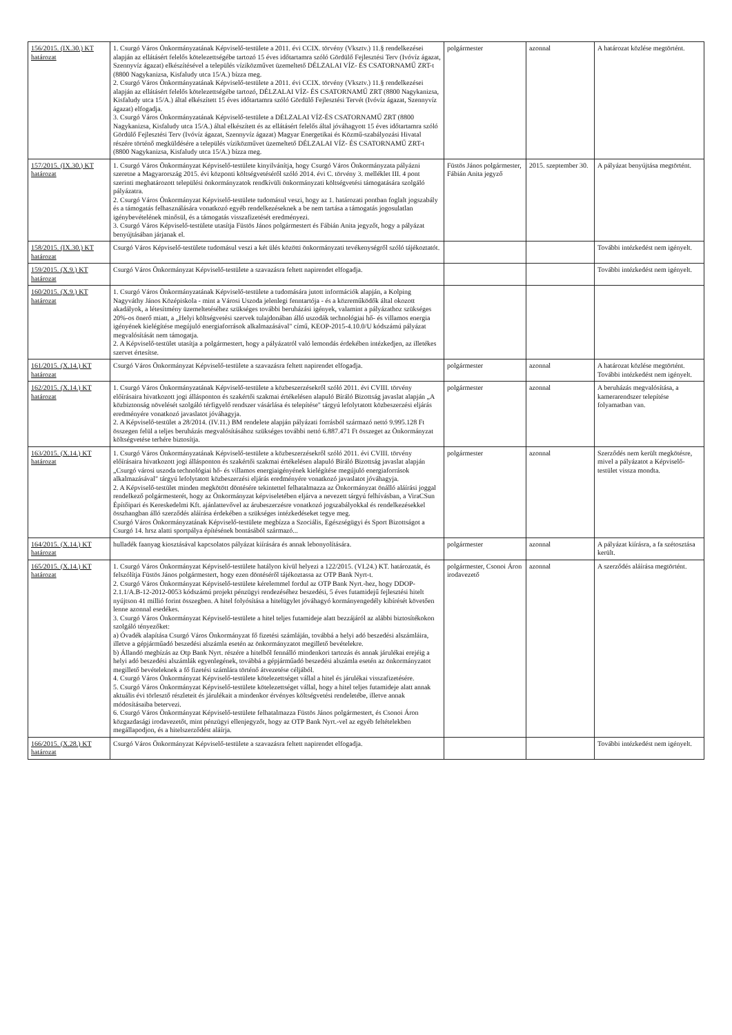| 156/2015. (IX.30.) KT határozat | 1. Csurgó Város Önkormányzatának Képviselő-testülete a 2011. évi CCIX. törvény (Vksztv.) 11.§ rendelkezései alapján az ellátásért felelős kötelezettségébe tartozó 15 éves időtartamra szóló Gördülő Fejlesztési Terv (Ivóvíz ágazat, Szennyvíz ágazat) elkészítésével a település víziközművet üzemeltető DÉLZALAI VÍZ- ÉS CSATORNAMŰ ZRT-t (8800 Nagykanizsa, Kisfaludy utca 15/A.) bízza meg. 2. Csurgó Város Önkormányzatának Képviselő-testülete a 2011. évi CCIX. törvény (Vksztv.) 11.§ rendelkezései alapján az ellátásért felelős kötelezettségébe tartozó, DÉLZALAI VÍZ- ÉS CSATORNAMŰ ZRT (8800 Nagykanizsa, Kisfaludy utca 15/A.) által elkészített 15 éves időtartamra szóló Gördülő Fejlesztési Tervét (Ivóvíz ágazat, Szennyvíz ágazat) elfogadja. 3. Csurgó Város Önkormányzatának Képviselő-testülete a DÉLZALAI VÍZ-ÉS CSATORNAMŰ ZRT (8800 Nagykanizsa, Kisfaludy utca 15/A.) által elkészített és az ellátásért felelős által jóváhagyott 15 éves időtartamra szóló Gördülő Fejlesztési Terv (Ivóvíz ágazat, Szennyvíz ágazat) Magyar Energetikai és Közmű-szabályozási Hivatal részére történő megküldésére a település víziközművet üzemeltető DÉLZALAI VÍZ- ÉS CSATORNAMŰ ZRT-t (8800 Nagykanizsa, Kisfaludy utca 15/A.) bízza meg. | polgármester | azonnal | A határozat közlése megtörtént. |
| 157/2015. (IX.30.) KT határozat | 1. Csurgó Város Önkormányzat Képviselő-testülete kinyilvánítja, hogy Csurgó Város Önkormányzata pályázni szeretne a Magyarország 2015. évi központi költségvetéséről szóló 2014. évi C. törvény 3. melléklet III. 4 pont szerinti meghatározott települési önkormányzatok rendkívüli önkormányzati költségvetési támogatására szolgáló pályázatra. 2. Csurgó Város Önkormányzat Képviselő-testülete tudomásul veszi, hogy az 1. határozati pontban foglalt jogszabály és a támogatás felhasználására vonatkozó egyéb rendelkezéseknek a be nem tartása a támogatás jogosulatlan igénybevételének minősül, és a támogatás visszafizetését eredményezi. 3. Csurgó Város Képviselő-testülete utasítja Füstös János polgármestert és Fábián Anita jegyzőt, hogy a pályázat benyújtásában járjanak el. | Füstös János polgármester, Fábián Anita jegyző | 2015. szeptember 30. | A pályázat benyújtása megtörtént. |
| 158/2015. (IX.30.) KT határozat | Csurgó Város Képviselő-testülete tudomásul veszi a két ülés közötti önkormányzati tevékenységről szóló tájékoztatót. | | | További intézkedést nem igényelt. |
| 159/2015. (X.9.) KT határozat | Csurgó Város Önkormányzat Képviselő-testülete a szavazásra feltett napirendet elfogadja. | | | További intézkedést nem igényelt. |
| 160/2015. (X.9.) KT határozat | 1. Csurgó Város Önkormányzatának Képviselő-testülete a tudomására jutott információk alapján, a Kolping Nagyváthy János Középiskola - mint a Városi Uszoda jelenlegi fenntartója - és a közreműködők által okozott akadályok, a létesítmény üzemeltetéséhez szükséges további beruházási igények, valamint a pályázathoz szükséges 20%-os önerő miatt, a „Helyi költségvetési szervek tulajdonában álló uszodák technológiai hő- és villamos energia igényének kielégítése megújuló energiaforrások alkalmazásával" című, KEOP-2015-4.10.0/U kódszámú pályázat megvalósítását nem támogatja. 2. A Képviselő-testület utasítja a polgármestert, hogy a pályázatról való lemondás érdekében intézkedjen, az illetékes szervet értesítse. | | | |
| 161/2015. (X.14.) KT határozat | Csurgó Város Önkormányzat Képviselő-testülete a szavazásra feltett napirendet elfogadja. | polgármester | azonnal | A határozat közlése megtörtént. További intézkedést nem igényelt. |
| 162/2015. (X.14.) KT határozat | 1. Csurgó Város Önkormányzatának Képviselő-testülete a közbeszerzésekről szóló 2011. évi CVIII. törvény előírásaira hivatkozott jogi állásponton és szakértői szakmai értékelésen alapuló Bíráló Bizottság javaslat alapján „A közbiztonság növelését szolgáló térfigyelő rendszer vásárlása és telepítése" tárgyú lefolytatott közbeszerzési eljárás eredményére vonatkozó javaslatot jóváhagyja. 2. A Képviselő-testület a 28/2014. (IV.11.) BM rendelete alapján pályázati forrásból származó nettó 9.995.128 Ft összegen felül a teljes beruházás megvalósításához szükséges további nettó 6.887.471 Ft összeget az Önkormányzat költségvetése terhére biztosítja. | polgármester | azonnal | A beruházás megvalósítása, a kamerarendszer telepítése folyamatban van. |
| 163/2015. (X.14.) KT határozat | 1. Csurgó Város Önkormányzatának Képviselő-testülete a közbeszerzésekről szóló 2011. évi CVIII. törvény előírásaira hivatkozott jogi állásponton és szakértői szakmai értékelésen alapuló Bíráló Bizottság javaslat alapján „Csurgó városi uszoda technológiai hő- és villamos energiaigényének kielégítése megújuló energiaforrások alkalmazásával" tárgyú lefolytatott közbeszerzési eljárás eredményére vonatkozó javaslatot jóváhagyja. 2. A Képviselő-testület minden megkötött döntésére tekintettel felhatalmazza az Önkormányzat önálló aláírási joggal rendelkező polgármesterét, hogy az Önkormányzat képviseletében eljárva a nevezett tárgyú felhívásban, a ViraCSun Építőipari és Kereskedelmi Kft. ajánlattevővel az árubeszerzésre vonatkozó jogszabályokkal és rendelkezésekkel összhangban álló szerződés aláírása érdekében a szükséges intézkedéseket tegye meg. Csurgó Város Önkormányzatának Képviselő-testülete megbízza a Szociális, Egészségügyi és Sport Bizottságot a Csurgó 14. hrsz alatti sportpálya építésének bontásából származó... | polgármester | azonnal | Szerződés nem került megkötésre, mivel a pályázatot a Képviselő-testület vissza mondta. |
| 164/2015. (X.14.) KT határozat | hulladék faanyag kiosztásával kapcsolatos pályázat kiírására és annak lebonyolítására. | polgármester | azonnal | A pályázat kiírásra, a fa szétosztása került. |
| 165/2015. (X.14.) KT határozat | 1. Csurgó Város Önkormányzat Képviselő-testülete hatályon kívül helyezi a 122/2015. (VI.24.) KT. határozatát, és felszólítja Füstös János polgármestert, hogy ezen döntéséről tájékoztassa az OTP Bank Nyrt-t. 2. Csurgó Város Önkormányzat Képviselő-testülete kérelemmel fordul az OTP Bank Nyrt.-hez, hogy DDOP-2.1.1/A.B-12-2012-0053 kódszámú projekt pénzügyi rendezéséhez beszedési, 5 éves futamidejű fejlesztési hitelt nyújtson 41 millió forint összegben. A hitel folyósítása a hitelügylet jóváhagyó kormányengedély kibírését követően lenne azonnal esedékes. 3. Csurgó Város Önkormányzat Képviselő-testülete a hitel teljes futamideje alatt bezzájáról az alábbi biztosítékokon szolgáló tényezőket: a) Óvadék alapítása Csurgó Város Önkormányzat fő fizetési számláján, továbbá a helyi adó beszedési alszámláira, illetve a gépjárműadó beszedési alszámla esetén az önkormányzatot megillető bevételekre. b) Állandó megbízás az Otp Bank Nyrt. részére a hitelből fennálló mindenkori tartozás és annak járulékai erejéig a helyi adó beszedési alszámlák egyenlegének, továbbá a gépjárműadó beszedési alszámla esetén az önkormányzatot megillető bevételeknek a fő fizetési számlára történő átvezetése céljából. 4. Csurgó Város Önkormányzat Képviselő-testülete kötelezettséget vállal a hitel és járulékai visszafizetésére. 5. Csurgó Város Önkormányzat Képviselő-testülete kötelezettséget vállal, hogy a hitel teljes futamideje alatt annak aktuális évi törlesztő részleteit és járulékait a mindenkor érvényes költségvetési rendeletébe, illetve annak módosításaiba betervezi. 6. Csurgó Város Önkormányzat Képviselő-testülete felhatalmazza Füstös János polgármestert, és Csonoi Áron közgazdasági irodavezetőt, mint pénzügyi ellenjegyzőt, hogy az OTP Bank Nyrt.-vel az egyéb feltételekben megállapodjon, és a hitelszerződést aláírja. | polgármester, Csonoi Áron irodavezető | azonnal | A szerződés aláírása megtörtént. |
| 166/2015. (X.28.) KT határozat | Csurgó Város Önkormányzat Képviselő-testülete a szavazásra feltett napirendet elfogadja. | | | További intézkedést nem igényelt. |